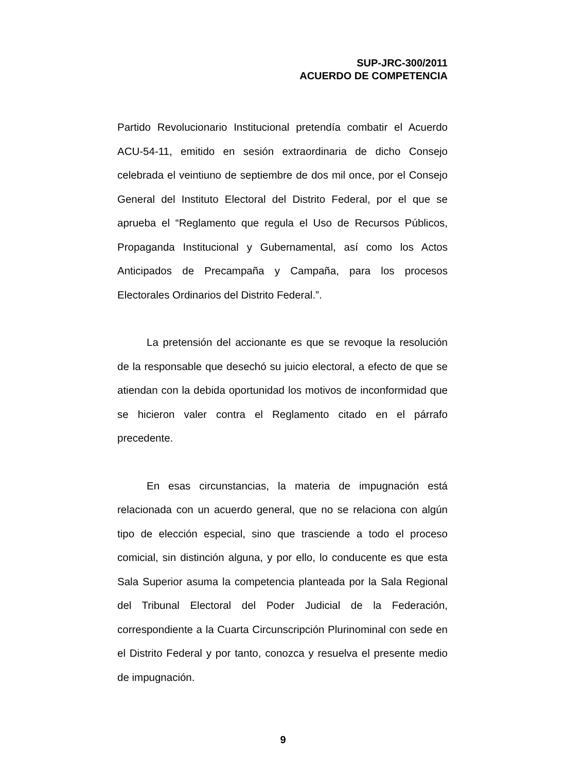SUP-JRC-300/2011
ACUERDO DE COMPETENCIA
Partido Revolucionario Institucional pretendía combatir el Acuerdo ACU-54-11, emitido en sesión extraordinaria de dicho Consejo celebrada el veintiuno de septiembre de dos mil once, por el Consejo General del Instituto Electoral del Distrito Federal, por el que se aprueba el “Reglamento que regula el Uso de Recursos Públicos, Propaganda Institucional y Gubernamental, así como los Actos Anticipados de Precampaña y Campaña, para los procesos Electorales Ordinarios del Distrito Federal.”.
La pretensión del accionante es que se revoque la resolución de la responsable que desechó su juicio electoral, a efecto de que se atiendan con la debida oportunidad los motivos de inconformidad que se hicieron valer contra el Reglamento citado en el párrafo precedente.
En esas circunstancias, la materia de impugnación está relacionada con un acuerdo general, que no se relaciona con algún tipo de elección especial, sino que trasciende a todo el proceso comicial, sin distinción alguna, y por ello, lo conducente es que esta Sala Superior asuma la competencia planteada por la Sala Regional del Tribunal Electoral del Poder Judicial de la Federación, correspondiente a la Cuarta Circunscripción Plurinominal con sede en el Distrito Federal y por tanto, conozca y resuelva el presente medio de impugnación.
9